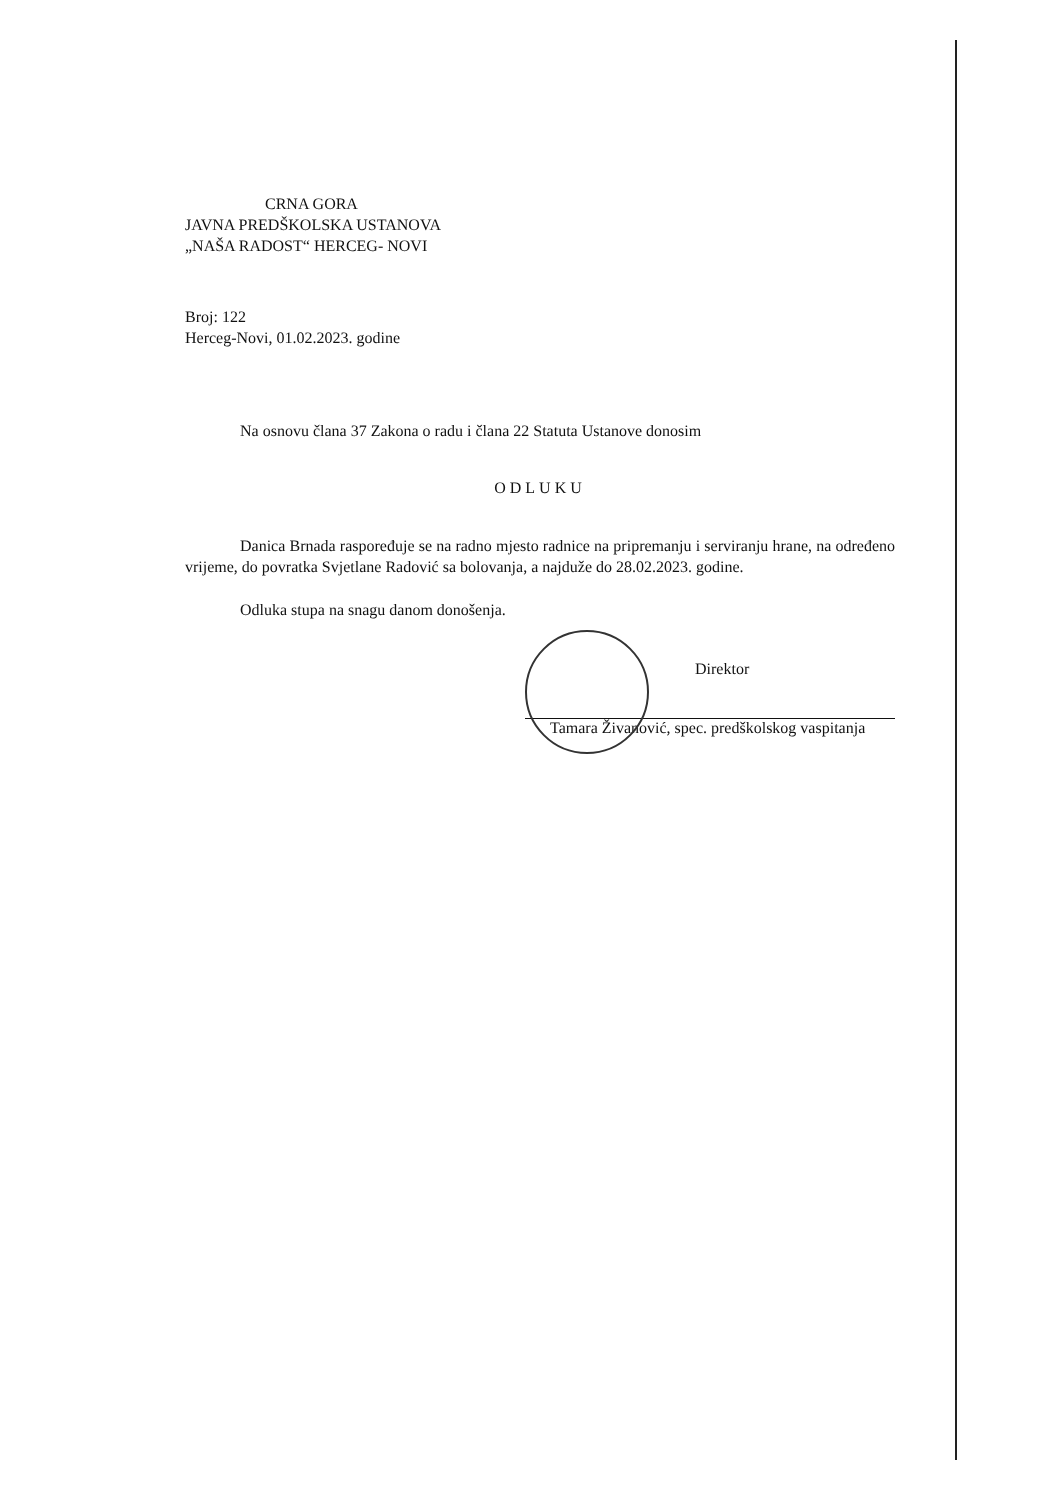CRNA GORA
JAVNA PREDŠKOLSKA USTANOVA
„NAŠA RADOST“ HERCEG- NOVI
Broj: 122
Herceg-Novi, 01.02.2023. godine
Na osnovu člana 37 Zakona o radu i člana 22 Statuta Ustanove donosim
ODLUKU
Danica Brnada raspoređuje se na radno mjesto radnice na pripremanju i serviranju hrane, na određeno vrijeme, do povratka Svjetlane Radović sa bolovanja, a najduže do 28.02.2023. godine.
Odluka stupa na snagu danom donošenja.
Direktor
Tamara Živanović, spec. predškolskog vaspitanja